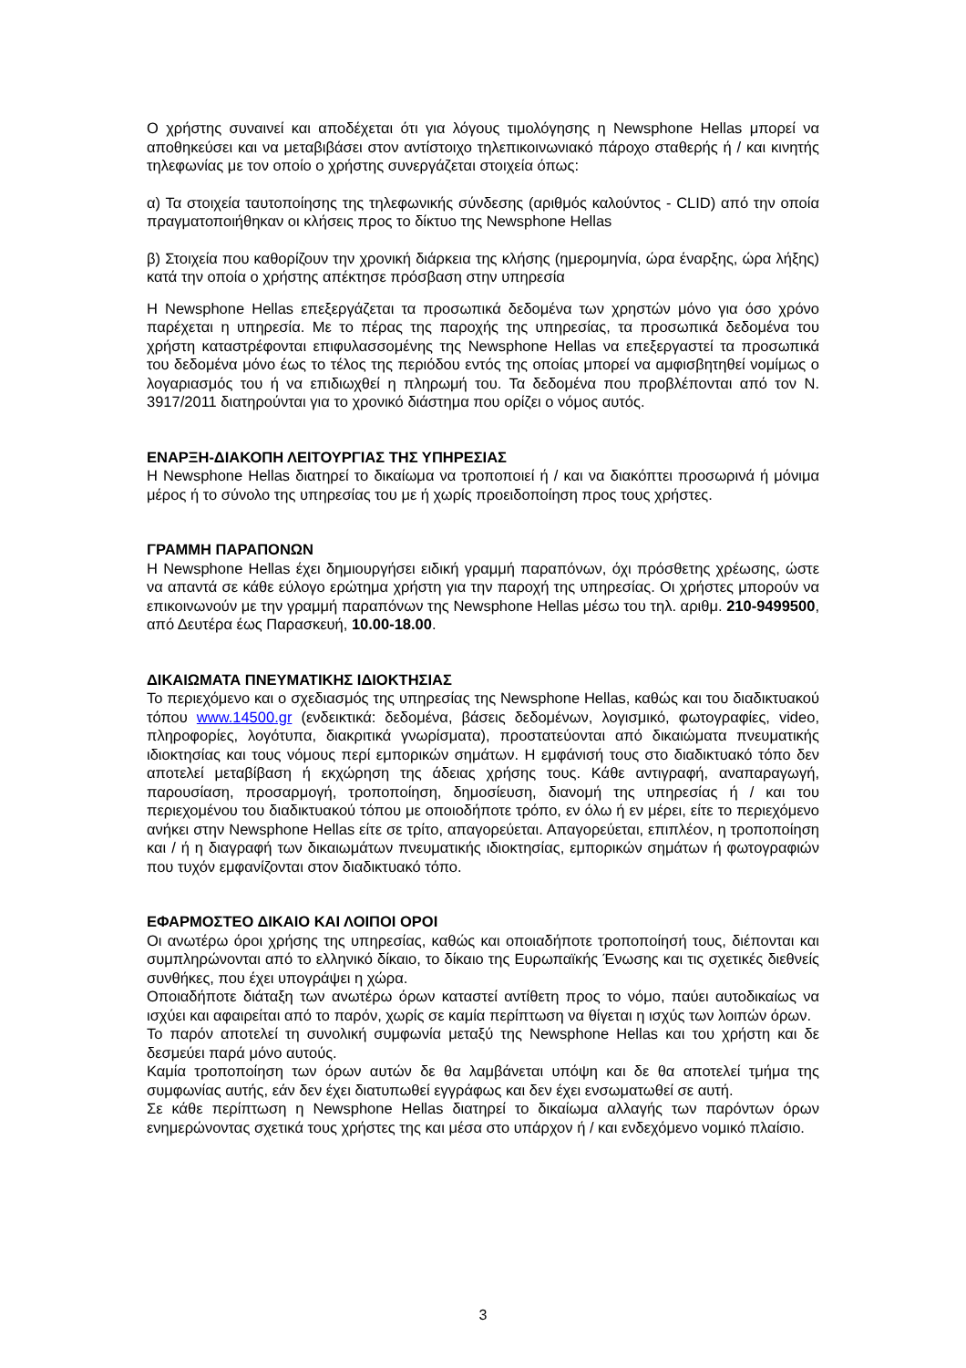Ο χρήστης συναινεί και αποδέχεται ότι για λόγους τιμολόγησης η Newsphone Hellas μπορεί να αποθηκεύσει και να μεταβιβάσει στον αντίστοιχο τηλεπικοινωνιακό πάροχο σταθερής ή / και κινητής τηλεφωνίας με τον οποίο ο χρήστης συνεργάζεται στοιχεία όπως:
α) Τα στοιχεία ταυτοποίησης της τηλεφωνικής σύνδεσης (αριθμός καλούντος - CLID) από την οποία πραγματοποιήθηκαν οι κλήσεις προς το δίκτυο της Newsphone Hellas
β) Στοιχεία που καθορίζουν την χρονική διάρκεια της κλήσης (ημερομηνία, ώρα έναρξης, ώρα λήξης) κατά την οποία ο χρήστης απέκτησε πρόσβαση στην υπηρεσία
Η Newsphone Hellas επεξεργάζεται τα προσωπικά δεδομένα των χρηστών μόνο για όσο χρόνο παρέχεται η υπηρεσία. Με το πέρας της παροχής της υπηρεσίας, τα προσωπικά δεδομένα του χρήστη καταστρέφονται επιφυλασσομένης της Newsphone Hellas να επεξεργαστεί τα προσωπικά του δεδομένα μόνο έως το τέλος της περιόδου εντός της οποίας μπορεί να αμφισβητηθεί νομίμως ο λογαριασμός του ή να επιδιωχθεί η πληρωμή του. Τα δεδομένα που προβλέπονται από τον Ν. 3917/2011 διατηρούνται για το χρονικό διάστημα που ορίζει ο νόμος αυτός.
ΕΝΑΡΞΗ-ΔΙΑΚΟΠΗ ΛΕΙΤΟΥΡΓΙΑΣ ΤΗΣ ΥΠΗΡΕΣΙΑΣ
Η Newsphone Hellas διατηρεί το δικαίωμα να τροποποιεί ή / και να διακόπτει προσωρινά ή μόνιμα μέρος ή το σύνολο της υπηρεσίας του με ή χωρίς προειδοποίηση προς τους χρήστες.
ΓΡΑΜΜΗ ΠΑΡΑΠΟΝΩΝ
Η Newsphone Hellas έχει δημιουργήσει ειδική γραμμή παραπόνων, όχι πρόσθετης χρέωσης, ώστε να απαντά σε κάθε εύλογο ερώτημα χρήστη για την παροχή της υπηρεσίας. Οι χρήστες μπορούν να επικοινωνούν με την γραμμή παραπόνων της Newsphone Hellas μέσω του τηλ. αριθμ. 210-9499500, από Δευτέρα έως Παρασκευή, 10.00-18.00.
ΔΙΚΑΙΩΜΑΤΑ ΠΝΕΥΜΑΤΙΚΗΣ ΙΔΙΟΚΤΗΣΙΑΣ
Το περιεχόμενο και ο σχεδιασμός της υπηρεσίας της Newsphone Hellas, καθώς και του διαδικτυακού τόπου www.14500.gr (ενδεικτικά: δεδομένα, βάσεις δεδομένων, λογισμικό, φωτογραφίες, video, πληροφορίες, λογότυπα, διακριτικά γνωρίσματα), προστατεύονται από δικαιώματα πνευματικής ιδιοκτησίας και τους νόμους περί εμπορικών σημάτων. Η εμφάνισή τους στο διαδικτυακό τόπο δεν αποτελεί μεταβίβαση ή εκχώρηση της άδειας χρήσης τους. Κάθε αντιγραφή, αναπαραγωγή, παρουσίαση, προσαρμογή, τροποποίηση, δημοσίευση, διανομή της υπηρεσίας ή / και του περιεχομένου του διαδικτυακού τόπου με οποιοδήποτε τρόπο, εν όλω ή εν μέρει, είτε το περιεχόμενο ανήκει στην Newsphone Hellas είτε σε τρίτο, απαγορεύεται. Απαγορεύεται, επιπλέον, η τροποποίηση και / ή η διαγραφή των δικαιωμάτων πνευματικής ιδιοκτησίας, εμπορικών σημάτων ή φωτογραφιών που τυχόν εμφανίζονται στον διαδικτυακό τόπο.
ΕΦΑΡΜΟΣΤΕΟ ΔΙΚΑΙΟ ΚΑΙ ΛΟΙΠΟΙ ΟΡΟΙ
Οι ανωτέρω όροι χρήσης της υπηρεσίας, καθώς και οποιαδήποτε τροποποίησή τους, διέπονται και συμπληρώνονται από το ελληνικό δίκαιο, το δίκαιο της Ευρωπαϊκής Ένωσης και τις σχετικές διεθνείς συνθήκες, που έχει υπογράψει η χώρα.
Οποιαδήποτε διάταξη των ανωτέρω όρων καταστεί αντίθετη προς το νόμο, παύει αυτοδικαίως να ισχύει και αφαιρείται από το παρόν, χωρίς σε καμία περίπτωση να θίγεται η ισχύς των λοιπών όρων.
Το παρόν αποτελεί τη συνολική συμφωνία μεταξύ της Newsphone Hellas και του χρήστη και δε δεσμεύει παρά μόνο αυτούς.
Καμία τροποποίηση των όρων αυτών δε θα λαμβάνεται υπόψη και δε θα αποτελεί τμήμα της συμφωνίας αυτής, εάν δεν έχει διατυπωθεί εγγράφως και δεν έχει ενσωματωθεί σε αυτή.
Σε κάθε περίπτωση η Newsphone Hellas διατηρεί το δικαίωμα αλλαγής των παρόντων όρων ενημερώνοντας σχετικά τους χρήστες της και μέσα στο υπάρχον ή / και ενδεχόμενο νομικό πλαίσιο.
3